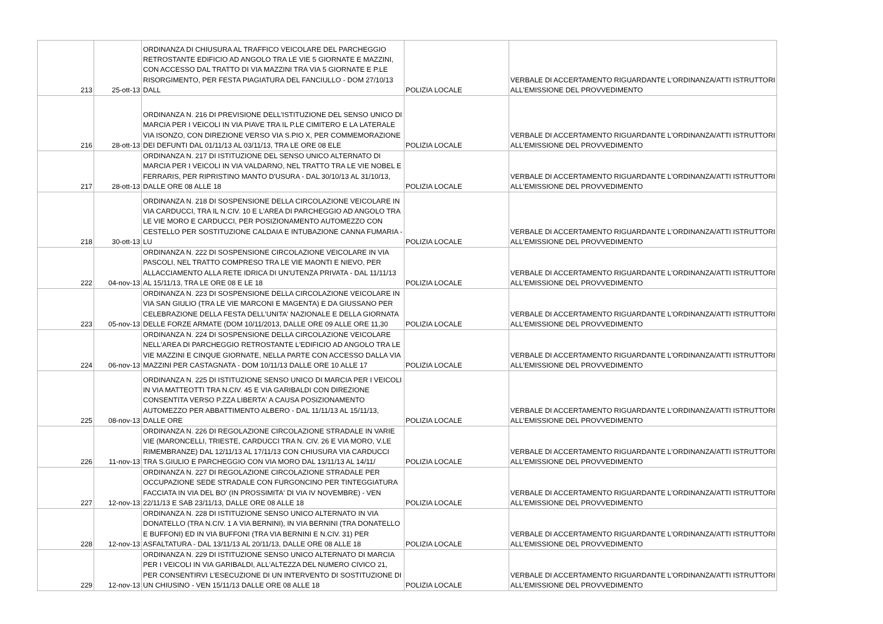| 213 | 25-ott-13 | ORDINANZA DI CHIUSURA AL TRAFFICO VEICOLARE DEL PARCHEGGIO RETROSTANTE EDIFICIO AD ANGOLO TRA LE VIE 5 GIORNATE E MAZZINI, CON ACCESSO DAL TRATTO DI VIA MAZZINI TRA VIA 5 GIORNATE E P.LE RISORGIMENTO, PER FESTA PIAGIATURA DEL FANCIULLO - DOM 27/10/13 DALL | POLIZIA LOCALE | VERBALE DI ACCERTAMENTO RIGUARDANTE L'ORDINANZA/ATTI ISTRUTTORI ALL'EMISSIONE DEL PROVVEDIMENTO |
| 216 | 28-ott-13 | ORDINANZA N. 216 DI PREVISIONE DELL'ISTITUZIONE DEL SENSO UNICO DI MARCIA PER I VEICOLI IN VIA PIAVE TRA IL P.LE CIMITERO E LA LATERALE VIA ISONZO, CON DIREZIONE VERSO VIA S.PIO X, PER COMMEMORAZIONE DEI DEFUNTI DAL 01/11/13 AL 03/11/13, TRA LE ORE 08 ELE | POLIZIA LOCALE | VERBALE DI ACCERTAMENTO RIGUARDANTE L'ORDINANZA/ATTI ISTRUTTORI ALL'EMISSIONE DEL PROVVEDIMENTO |
| 217 | 28-ott-13 | ORDINANZA N. 217 DI ISTITUZIONE DEL SENSO UNICO ALTERNATO DI MARCIA PER I VEICOLI IN VIA VALDARNO, NEL TRATTO TRA LE VIE NOBEL E FERRARIS, PER RIPRISTINO MANTO D'USURA - DAL 30/10/13 AL 31/10/13, DALLE ORE 08 ALLE 18 | POLIZIA LOCALE | VERBALE DI ACCERTAMENTO RIGUARDANTE L'ORDINANZA/ATTI ISTRUTTORI ALL'EMISSIONE DEL PROVVEDIMENTO |
| 218 | 30-ott-13 | ORDINANZA N. 218 DI SOSPENSIONE DELLA CIRCOLAZIONE VEICOLARE IN VIA CARDUCCI, TRA IL N.CIV. 10 E L'AREA DI PARCHEGGIO AD ANGOLO TRA LE VIE MORO E CARDUCCI, PER POSIZIONAMENTO AUTOMEZZO CON CESTELLO PER SOSTITUZIONE CALDAIA E INTUBAZIONE CANNA FUMARIA - LU | POLIZIA LOCALE | VERBALE DI ACCERTAMENTO RIGUARDANTE L'ORDINANZA/ATTI ISTRUTTORI ALL'EMISSIONE DEL PROVVEDIMENTO |
| 222 | 04-nov-13 | ORDINANZA N. 222 DI SOSPENSIONE CIRCOLAZIONE VEICOLARE IN VIA PASCOLI, NEL TRATTO COMPRESO TRA LE VIE MAONTI E NIEVO, PER ALLACCIAMENTO ALLA RETE IDRICA DI UN'UTENZA PRIVATA - DAL 11/11/13 AL 15/11/13, TRA LE ORE 08 E LE 18 | POLIZIA LOCALE | VERBALE DI ACCERTAMENTO RIGUARDANTE L'ORDINANZA/ATTI ISTRUTTORI ALL'EMISSIONE DEL PROVVEDIMENTO |
| 223 | 05-nov-13 | ORDINANZA N. 223 DI SOSPENSIONE DELLA CIRCOLAZIONE VEICOLARE IN VIA SAN GIULIO (TRA LE VIE MARCONI E MAGENTA) E DA GIUSSANO PER CELEBRAZIONE DELLA FESTA DELL'UNITA' NAZIONALE E DELLA GIORNATA DELLE FORZE ARMATE (DOM 10/11/2013, DALLE ORE 09 ALLE ORE 11,30 | POLIZIA LOCALE | VERBALE DI ACCERTAMENTO RIGUARDANTE L'ORDINANZA/ATTI ISTRUTTORI ALL'EMISSIONE DEL PROVVEDIMENTO |
| 224 | 06-nov-13 | ORDINANZA N. 224 DI SOSPENSIONE DELLA CIRCOLAZIONE VEICOLARE NELL'AREA DI PARCHEGGIO RETROSTANTE L'EDIFICIO AD ANGOLO TRA LE VIE MAZZINI E CINQUE GIORNATE, NELLA PARTE CON ACCESSO DALLA VIA MAZZINI PER CASTAGNATA - DOM 10/11/13 DALLE ORE 10 ALLE 17 | POLIZIA LOCALE | VERBALE DI ACCERTAMENTO RIGUARDANTE L'ORDINANZA/ATTI ISTRUTTORI ALL'EMISSIONE DEL PROVVEDIMENTO |
| 225 | 08-nov-13 | ORDINANZA N. 225 DI ISTITUZIONE SENSO UNICO DI MARCIA PER I VEICOLI IN VIA MATTEOTTI TRA N.CIV. 45 E VIA GARIBALDI CON DIREZIONE CONSENTITA VERSO P.ZZA LIBERTA' A CAUSA POSIZIONAMENTO AUTOMEZZO PER ABBATTIMENTO ALBERO - DAL 11/11/13 AL 15/11/13, DALLE ORE | POLIZIA LOCALE | VERBALE DI ACCERTAMENTO RIGUARDANTE L'ORDINANZA/ATTI ISTRUTTORI ALL'EMISSIONE DEL PROVVEDIMENTO |
| 226 | 11-nov-13 | ORDINANZA N. 226 DI REGOLAZIONE CIRCOLAZIONE STRADALE IN VARIE VIE (MARONCELLI, TRIESTE, CARDUCCI TRA N. CIV. 26 E VIA MORO, V.LE RIMEMBRANZE) DAL 12/11/13 AL 17/11/13 CON CHIUSURA VIA CARDUCCI TRA S.GIULIO E PARCHEGGIO CON VIA MORO DAL 13/11/13 AL 14/11/ | POLIZIA LOCALE | VERBALE DI ACCERTAMENTO RIGUARDANTE L'ORDINANZA/ATTI ISTRUTTORI ALL'EMISSIONE DEL PROVVEDIMENTO |
| 227 | 12-nov-13 | ORDINANZA N. 227 DI REGOLAZIONE CIRCOLAZIONE STRADALE PER OCCUPAZIONE SEDE STRADALE CON FURGONCINO PER TINTEGGIATURA FACCIATA IN VIA DEL BO' (IN PROSSIMITA' DI VIA IV NOVEMBRE) - VEN 22/11/13 E SAB 23/11/13, DALLE ORE 08 ALLE 18 | POLIZIA LOCALE | VERBALE DI ACCERTAMENTO RIGUARDANTE L'ORDINANZA/ATTI ISTRUTTORI ALL'EMISSIONE DEL PROVVEDIMENTO |
| 228 | 12-nov-13 | ORDINANZA N. 228 DI ISTITUZIONE SENSO UNICO ALTERNATO IN VIA DONATELLO (TRA N.CIV. 1 A VIA BERNINI), IN VIA BERNINI (TRA DONATELLO E BUFFONI) ED IN VIA BUFFONI (TRA VIA BERNINI E N.CIV. 31) PER ASFALTATURA - DAL 13/11/13 AL 20/11/13, DALLE ORE 08 ALLE 18 | POLIZIA LOCALE | VERBALE DI ACCERTAMENTO RIGUARDANTE L'ORDINANZA/ATTI ISTRUTTORI ALL'EMISSIONE DEL PROVVEDIMENTO |
| 229 | 12-nov-13 | ORDINANZA N. 229 DI ISTITUZIONE SENSO UNICO ALTERNATO DI MARCIA PER I VEICOLI IN VIA GARIBALDI, ALL'ALTEZZA DEL NUMERO CIVICO 21, PER CONSENTIRVI L'ESECUZIONE DI UN INTERVENTO DI SOSTITUZIONE DI UN CHIUSINO - VEN 15/11/13 DALLE ORE 08 ALLE 18 | POLIZIA LOCALE | VERBALE DI ACCERTAMENTO RIGUARDANTE L'ORDINANZA/ATTI ISTRUTTORI ALL'EMISSIONE DEL PROVVEDIMENTO |